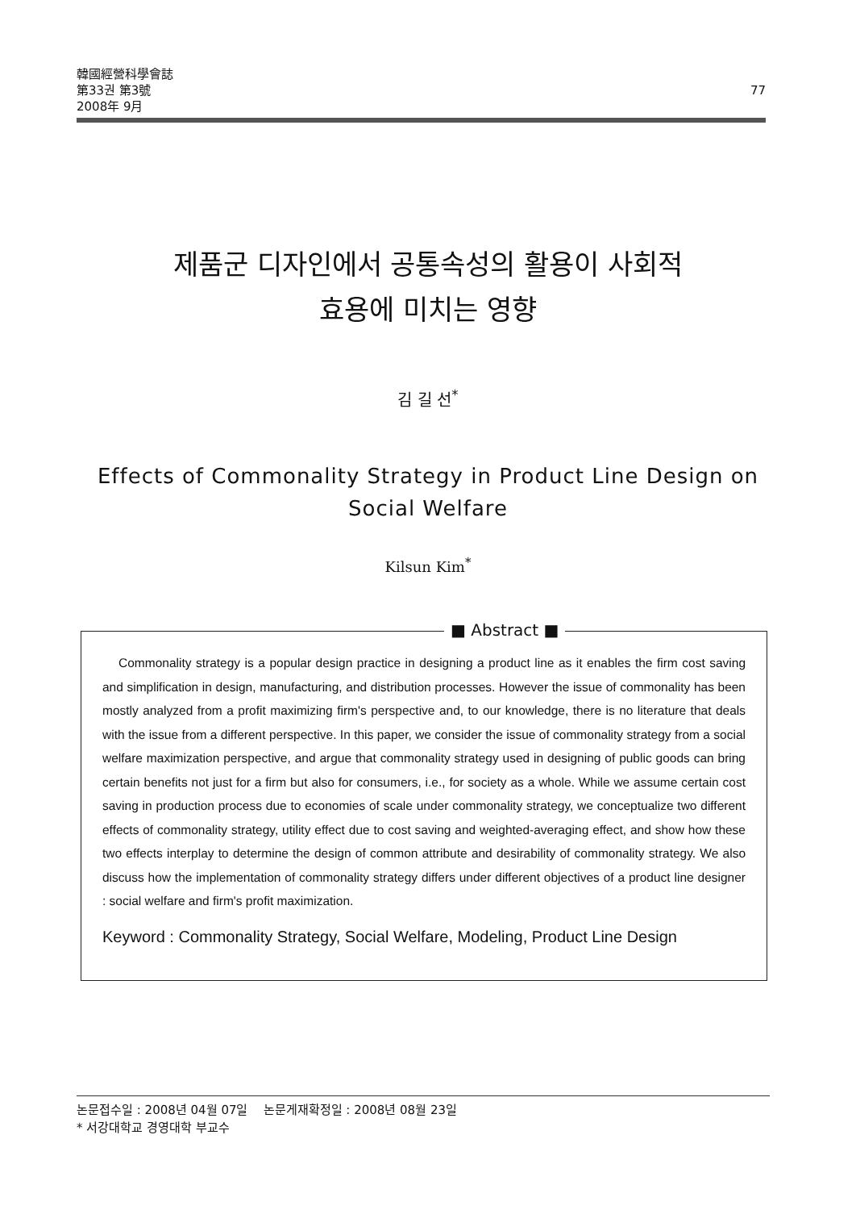韓國經營科學會誌
第33권 第3號
2008年 9月
77
제품군 디자인에서 공통속성의 활용이 사회적
효용에 미치는 영향
김 길 선<sup>*</sup>
Effects of Commonality Strategy in Product Line Design on
Social Welfare
Kilsun Kim<sup>*</sup>
■ Abstract ■
Commonality strategy is a popular design practice in designing a product line as it enables the firm cost saving and simplification in design, manufacturing, and distribution processes. However the issue of commonality has been mostly analyzed from a profit maximizing firm's perspective and, to our knowledge, there is no literature that deals with the issue from a different perspective. In this paper, we consider the issue of commonality strategy from a social welfare maximization perspective, and argue that commonality strategy used in designing of public goods can bring certain benefits not just for a firm but also for consumers, i.e., for society as a whole. While we assume certain cost saving in production process due to economies of scale under commonality strategy, we conceptualize two different effects of commonality strategy, utility effect due to cost saving and weighted-averaging effect, and show how these two effects interplay to determine the design of common attribute and desirability of commonality strategy. We also discuss how the implementation of commonality strategy differs under different objectives of a product line designer : social welfare and firm's profit maximization.
Keyword : Commonality Strategy, Social Welfare, Modeling, Product Line Design
논문접수일 : 2008년 04월 07일 논문게재확정일 : 2008년 08월 23일
* 서강대학교 경영대학 부교수